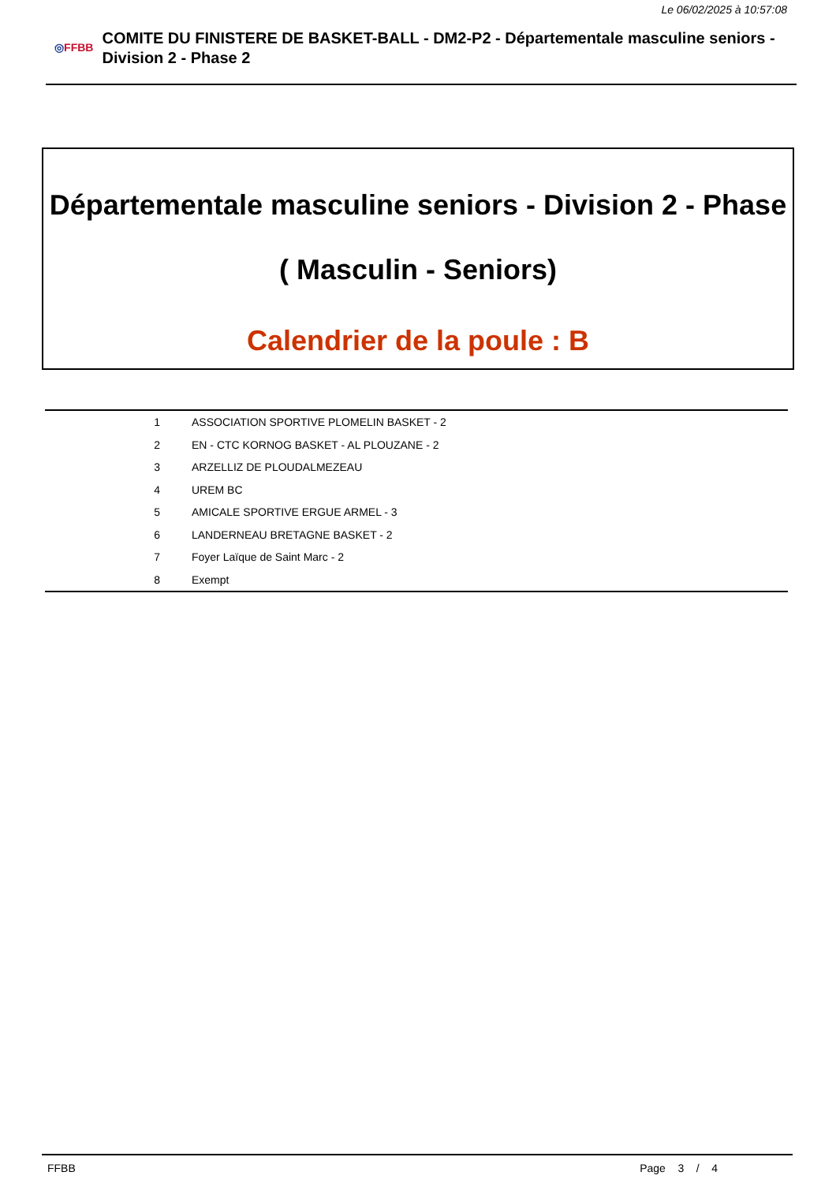Le 06/02/2025 à 10:57:08
◎FFBB
COMITE DU FINISTERE DE BASKET-BALL - DM2-P2 - Départementale masculine seniors - Division 2 - Phase 2
Départementale masculine seniors - Division 2 - Phase
( Masculin - Seniors)
Calendrier de la poule : B
| 1 | ASSOCIATION SPORTIVE PLOMELIN BASKET - 2 |
| 2 | EN - CTC KORNOG BASKET - AL PLOUZANE - 2 |
| 3 | ARZELLIZ DE PLOUDALMEZEAU |
| 4 | UREM BC |
| 5 | AMICALE SPORTIVE ERGUE ARMEL - 3 |
| 6 | LANDERNEAU BRETAGNE BASKET - 2 |
| 7 | Foyer Laïque de Saint Marc - 2 |
| 8 | Exempt |
FFBB Page 3 / 4